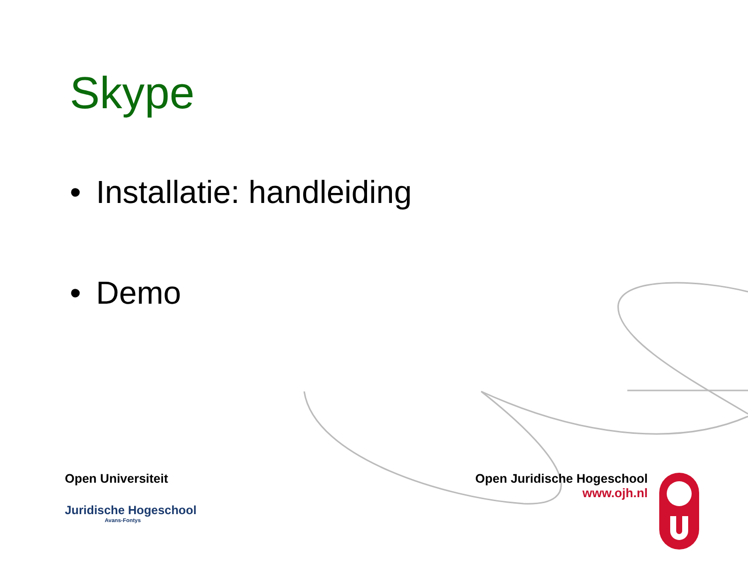Skype
• Installatie: handleiding
• Demo
Open Universiteit
Juridische Hogeschool
Avans-Fontys
Open Juridische Hogeschool
www.ojh.nl